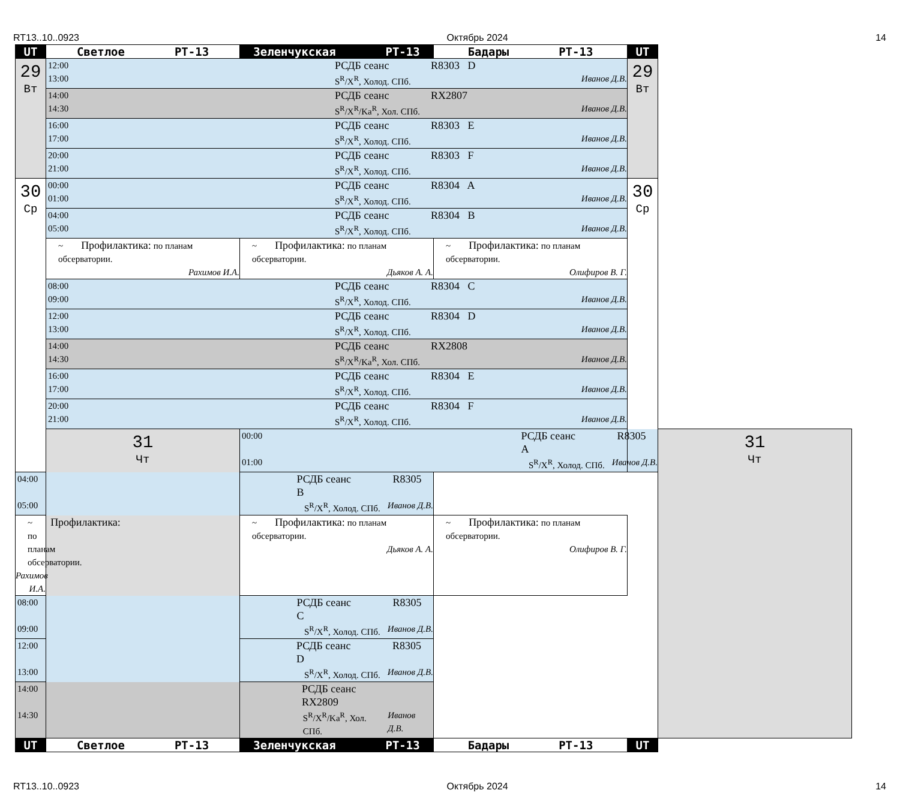RT13..10..0923 Октябрь 2024 14
| UT | Светлое РТ-13 | Зеленчукская РТ-13 | Бадары РТ-13 | UT | |
| --- | --- | --- | --- | --- | --- |
| 29 Вт | 12:00 РСДБ сеанс R8303 D 13:00 S<sup>R</sup>/X<sup>R</sup>, Холод. СПб. Иванов Д.В. | | | 29 Вт | |
| | 14:00 РСДБ сеанс RX2807 14:30 S<sup>R</sup>/X<sup>R</sup>/Ka<sup>R</sup>, Хол. СПб. Иванов Д.В. | | | | |
| | 16:00 РСДБ сеанс R8303 E 17:00 S<sup>R</sup>/X<sup>R</sup>, Холод. СПб. Иванов Д.В. | | | | |
| | 20:00 РСДБ сеанс R8303 F 21:00 S<sup>R</sup>/X<sup>R</sup>, Холод. СПб. Иванов Д.В. | | | | |
| 30 Ср | 00:00 РСДБ сеанс R8304 A 01:00 S<sup>R</sup>/X<sup>R</sup>, Холод. СПб. Иванов Д.В. | | | 30 Ср | |
| | 04:00 РСДБ сеанс R8304 B 05:00 S<sup>R</sup>/X<sup>R</sup>, Холод. СПб. Иванов Д.В. | | | | |
| | ~ Профилактика: по планам обсерватории. Рахимов И.А. | ~ Профилактика: по планам обсерватории. Дьяков А. А. | ~ Профилактика: по планам обсерватории. Олифиров В. Г. | | |
| | 08:00 РСДБ сеанс R8304 C 09:00 S<sup>R</sup>/X<sup>R</sup>, Холод. СПб. Иванов Д.В. | | | | |
| | 12:00 РСДБ сеанс R8304 D 13:00 S<sup>R</sup>/X<sup>R</sup>, Холод. СПб. Иванов Д.В. | | | | |
| | 14:00 РСДБ сеанс RX2808 14:30 S<sup>R</sup>/X<sup>R</sup>/Ka<sup>R</sup>, Хол. СПб. Иванов Д.В. | | | | |
| | 16:00 РСДБ сеанс R8304 E 17:00 S<sup>R</sup>/X<sup>R</sup>, Холод. СПб. Иванов Д.В. | | | | |
| | 20:00 РСДБ сеанс R8304 F 21:00 S<sup>R</sup>/X<sup>R</sup>, Холод. СПб. Иванов Д.В. | | | | |
| | 31 Чт | 00:00 РСДБ сеанс R8305 A 01:00 S<sup>R</sup>/X<sup>R</sup>, Холод. СПб. Иванов Д.В. | | | 31 Чт |
| 04:00 РСДБ сеанс R8305 B 05:00 S<sup>R</sup>/X<sup>R</sup>, Холод. СПб. Иванов Д.В. | | | | | |
| ~ Профилактика: по планам обсерватории. Рахимов И.А. | | ~ Профилактика: по планам обсерватории. Дьяков А. А. | ~ Профилактика: по планам обсерватории. Олифиров В. Г. | | |
| 08:00 РСДБ сеанс R8305 C 09:00 S<sup>R</sup>/X<sup>R</sup>, Холод. СПб. Иванов Д.В. | | | | | |
| 12:00 РСДБ сеанс R8305 D 13:00 S<sup>R</sup>/X<sup>R</sup>, Холод. СПб. Иванов Д.В. | | | | | |
| 14:00 РСДБ сеанс RX2809 14:30 S<sup>R</sup>/X<sup>R</sup>/Ka<sup>R</sup>, Хол. СПб. Иванов Д.В. | | | | | |
| UT | Светлое РТ-13 | Зеленчукская РТ-13 | Бадары РТ-13 | UT | |
RT13..10..0923 Октябрь 2024 14